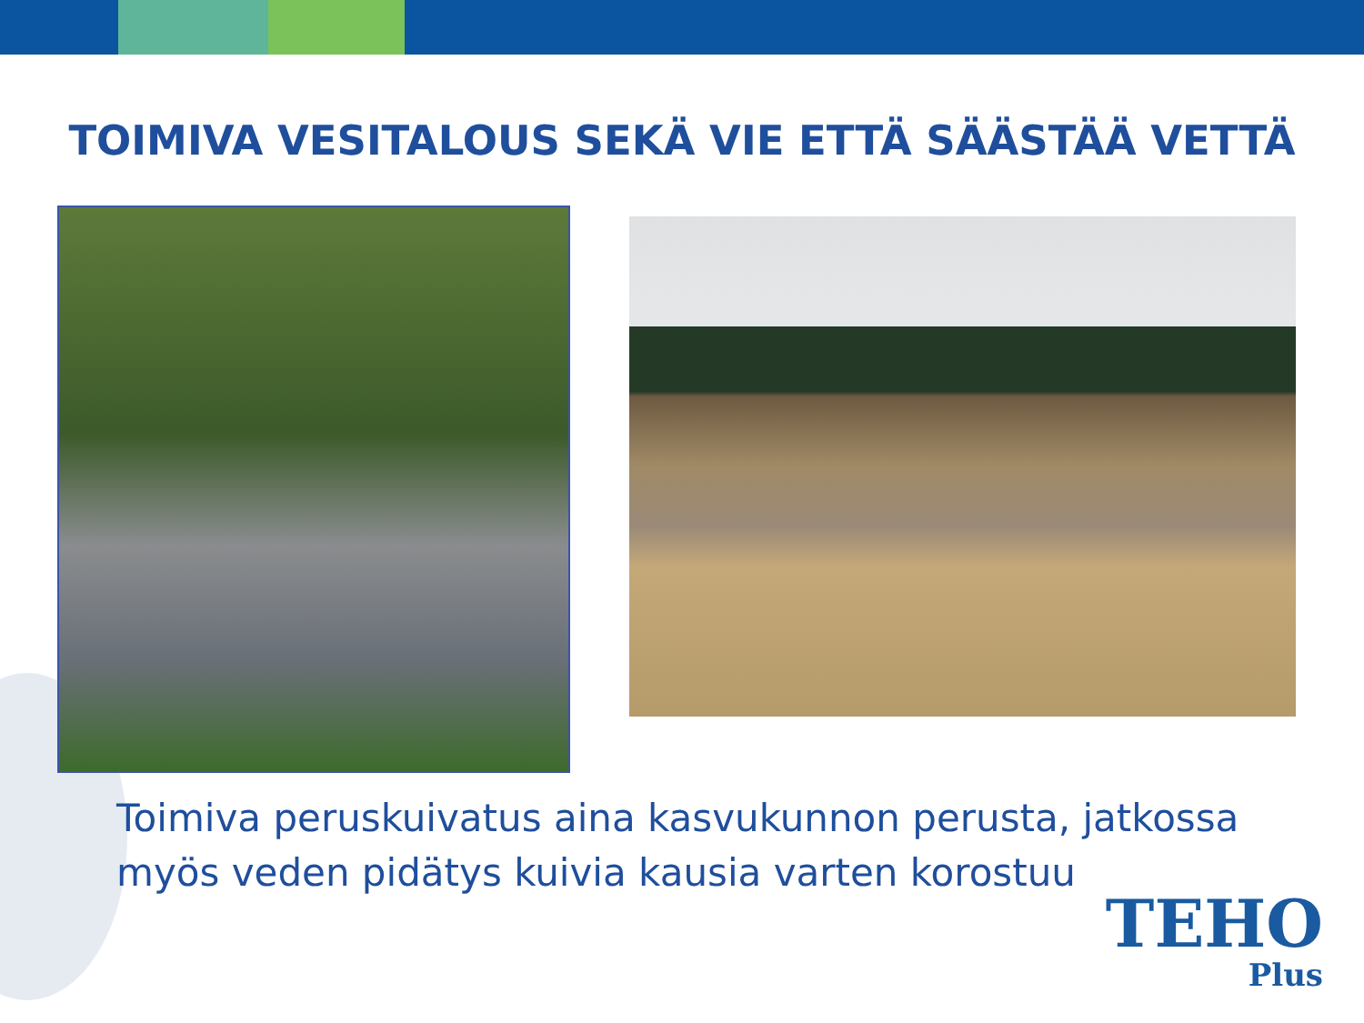TOIMIVA VESITALOUS SEKÄ VIE ETTÄ SÄÄSTÄÄ VETTÄ
Toimiva peruskuivatus aina kasvukunnon perusta, jatkossa myös veden pidätys kuivia kausia varten korostuu
TEHO
Plus